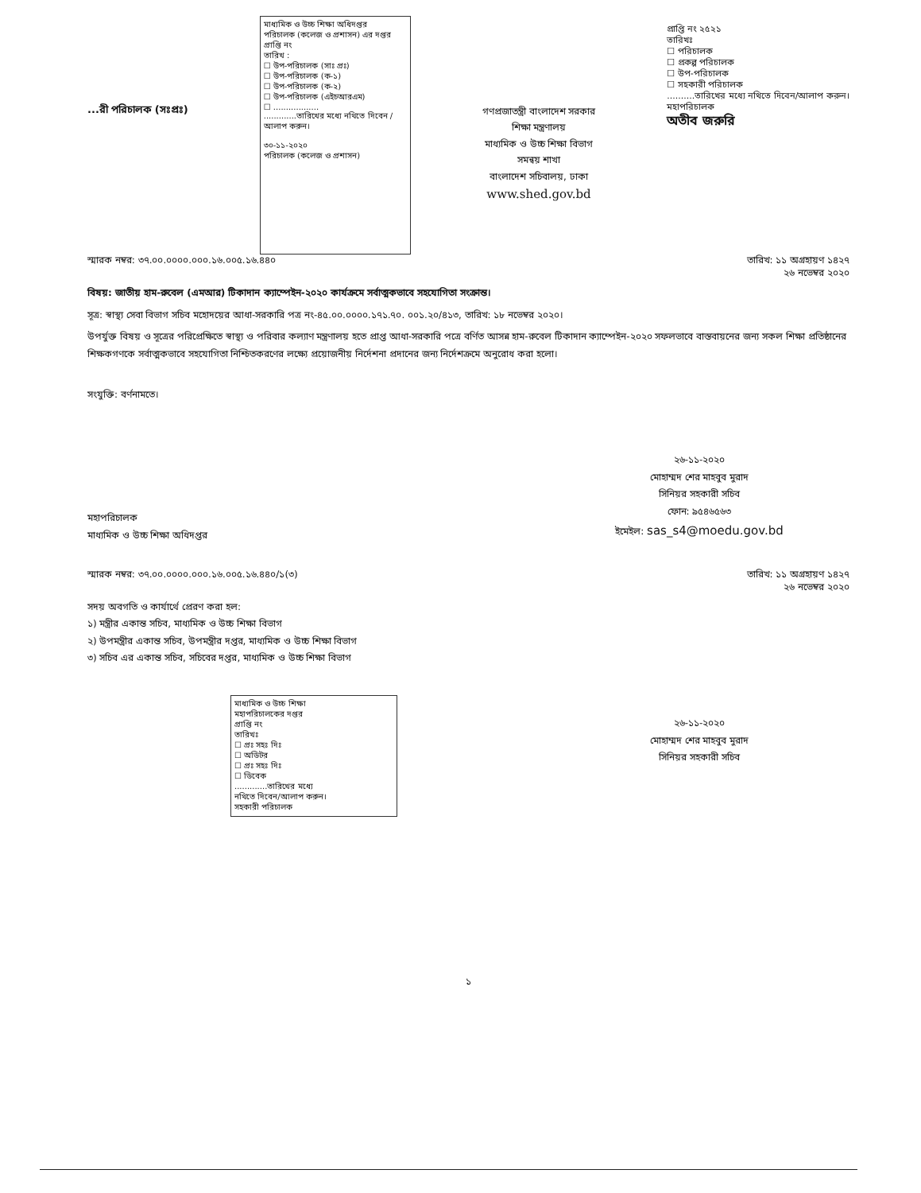...রী পরিচালক (সঃপ্রঃ)
মাধ্যমিক ও উচ্চ শিক্ষা অধিদপ্তর
পরিচালক (কলেজ ও প্রশাসন) এর দপ্তর
প্রাপ্তি নং
তারিখ :
☐ উপ-পরিচালক (সাঃ প্রঃ)
☐ উপ-পরিচালক (ক-১)
☐ উপ-পরিচালক (ক-২)
☐ উপ-পরিচালক (এইচআরএম)
☐ ..................
.............তারিখের মধ্যে নথিতে দিবেন / আলাপ করুন।
৩০-১১-২০২০
পরিচালক (কলেজ ও প্রশাসন)
গণপ্রজাতন্ত্রী বাংলাদেশ সরকার
শিক্ষা মন্ত্রণালয়
মাধ্যমিক ও উচ্চ শিক্ষা বিভাগ
সমন্বয় শাখা
বাংলাদেশ সচিবালয়, ঢাকা
www.shed.gov.bd
প্রাপ্তি নং ২৫২১
তারিখঃ
☐ পরিচালক
☐ প্রকল্প পরিচালক
☐ উপ-পরিচালক
☐ সহকারী পরিচালক
..........তারিখের মধ্যে নথিতে দিবেন/আলাপ করুন।
মহাপরিচালক
অতীব জরুরি
স্মারক নম্বর: ৩৭.০০.০০০০.০০০.১৬.০০৫.১৬.৪৪০ তারিখ: ১১ অগ্রহায়ণ ১৪২৭
২৬ নভেম্বর ২০২০
বিষয়: জাতীয় হাম-রুবেল (এমআর) টিকাদান ক্যাম্পেইন-২০২০ কার্যক্রমে সর্বাত্মকভাবে সহযোগিতা সংক্রান্ত।
সূত্র: স্বাস্থ্য সেবা বিভাগ সচিব মহোদয়ের আধা-সরকারি পত্র নং-৪৫.০০.০০০০.১৭১.৭০. ০০১.২০/৪১৩, তারিখ: ১৮ নভেম্বর ২০২০।
উপর্যুক্ত বিষয় ও সূত্রের পরিপ্রেক্ষিতে স্বাস্থ্য ও পরিবার কল্যাণ মন্ত্রণালয় হতে প্রাপ্ত আধা-সরকারি পত্রে বর্ণিত আসন্ন হাম-রুবেল টিকাদান ক্যাম্পেইন-২০২০ সফলভাবে বাস্তবায়নের জন্য সকল শিক্ষা প্রতিষ্ঠানের শিক্ষকগণকে সর্বাত্মকভাবে সহযোগিতা নিশ্চিতকরণের লক্ষ্যে প্রয়োজনীয় নির্দেশনা প্রদানের জন্য নির্দেশক্রমে অনুরোধ করা হলো।
সংযুক্তি: বর্ণনামতে।
২৬-১১-২০২০
মোহাম্মদ শের মাহবুব মুরাদ
সিনিয়র সহকারী সচিব
ফোন: ৯৫৪৬৫৬৩
ইমেইল: sas_s4@moedu.gov.bd
মহাপরিচালক
মাধ্যমিক ও উচ্চ শিক্ষা অধিদপ্তর
স্মারক নম্বর: ৩৭.০০.০০০০.০০০.১৬.০০৫.১৬.৪৪০/১(৩) তারিখ: ১১ অগ্রহায়ণ ১৪২৭
২৬ নভেম্বর ২০২০
সদয় অবগতি ও কার্যার্থে প্রেরণ করা হল:
১) মন্ত্রীর একান্ত সচিব, মাধ্যমিক ও উচ্চ শিক্ষা বিভাগ
২) উপমন্ত্রীর একান্ত সচিব, উপমন্ত্রীর দপ্তর, মাধ্যমিক ও উচ্চ শিক্ষা বিভাগ
৩) সচিব এর একান্ত সচিব, সচিবের দপ্তর, মাধ্যমিক ও উচ্চ শিক্ষা বিভাগ
২৬-১১-২০২০
মোহাম্মদ শের মাহবুব মুরাদ
সিনিয়র সহকারী সচিব
মাধ্যমিক ও উচ্চ শিক্ষা
মহাপরিচালকের দপ্তর
প্রাপ্তি নং
তারিখঃ
☐ প্রঃ সহঃ দিঃ
☐ অডিটর
☐ প্রঃ সহঃ দিঃ
☐ ডিবেক
.............তারিখের মধ্যে
নথিতে দিবেন/আলাপ করুন।
সহকারী পরিচালক
১